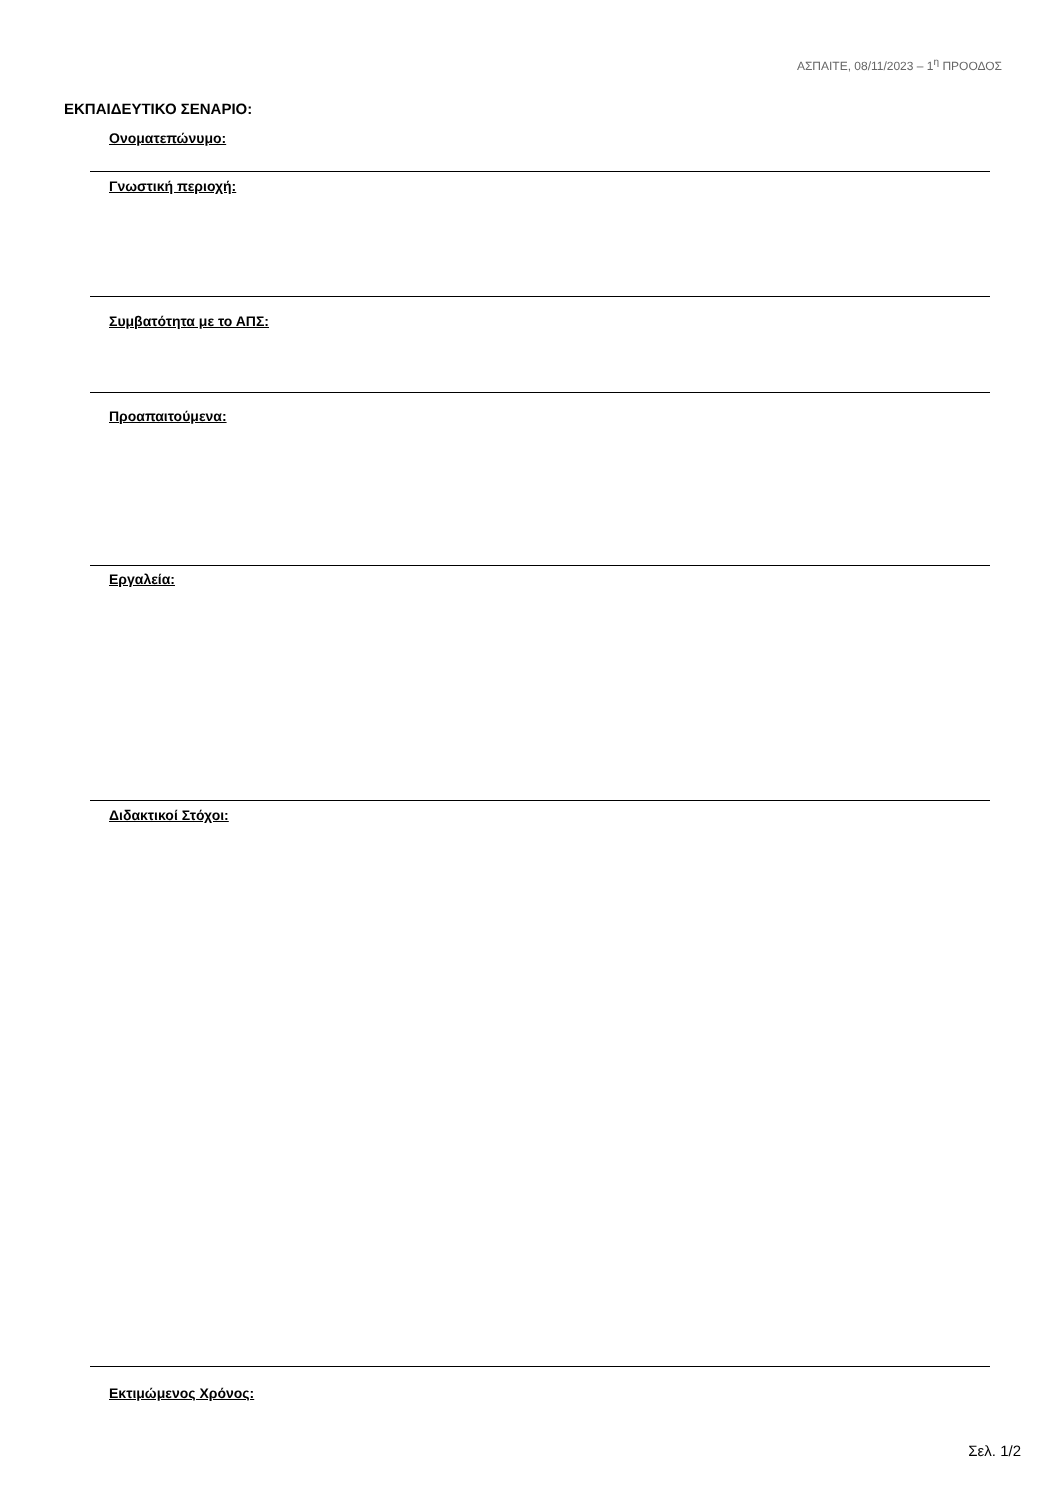ΑΣΠΑΙΤΕ, 08/11/2023 – 1<sup>η</sup> ΠΡΟΟΔΟΣ
ΕΚΠΑΙΔΕΥΤΙΚΟ ΣΕΝΑΡΙΟ:
Ονοματεπώνυμο:
Γνωστική περιοχή:
Συμβατότητα με το ΑΠΣ:
Προαπαιτούμενα:
Εργαλεία:
Διδακτικοί Στόχοι:
Εκτιμώμενος Χρόνος:
Σελ. 1/2